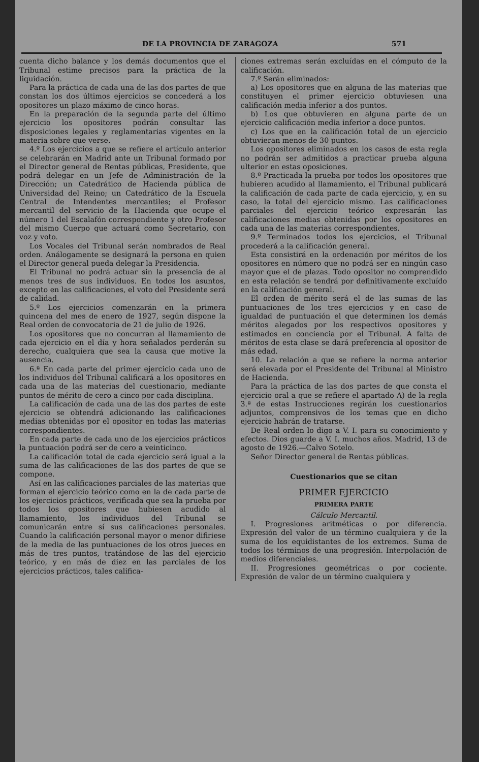DE LA PROVINCIA DE ZARAGOZA 571
cuenta dicho balance y los demás documentos que el Tribunal estime precisos para la práctica de la liquidación.
Para la práctica de cada una de las dos partes de que constan los dos últimos ejercicios se concederá a los opositores un plazo máximo de cinco horas.
En la preparación de la segunda parte del último ejercicio los opositores podrán consultar las disposiciones legales y reglamentarias vigentes en la materia sobre que verse.
4.º Los ejercicios a que se refiere el artículo anterior se celebrarán en Madrid ante un Tribunal formado por el Director general de Rentas públicas, Presidente, que podrá delegar en un Jefe de Administración de la Dirección; un Catedrático de Hacienda pública de Universidad del Reino; un Catedrático de la Escuela Central de Intendentes mercantiles; el Profesor mercantil del servicio de la Hacienda que ocupe el número 1 del Escalafón correspondiente y otro Profesor del mismo Cuerpo que actuará como Secretario, con voz y voto.
Los Vocales del Tribunal serán nombrados de Real orden. Análogamente se designará la persona en quien el Director general pueda delegar la Presidencia.
El Tribunal no podrá actuar sin la presencia de al menos tres de sus individuos. En todos los asuntos, excepto en las calificaciones, el voto del Presidente será de calidad.
5.º Los ejercicios comenzarán en la primera quincena del mes de enero de 1927, según dispone la Real orden de convocatoria de 21 de julio de 1926.
Los opositores que no concurran al llamamiento de cada ejercicio en el día y hora señalados perderán su derecho, cualquiera que sea la causa que motive la ausencia.
6.ª En cada parte del primer ejercicio cada uno de los individuos del Tribunal calificará a los opositores en cada una de las materias del cuestionario, mediante puntos de mérito de cero a cinco por cada disciplina.
La calificación de cada una de las dos partes de este ejercicio se obtendrá adicionando las calificaciones medias obtenidas por el opositor en todas las materias correspondientes.
En cada parte de cada uno de los ejercicios prácticos la puntuación podrá ser de cero a veinticinco.
La calificación total de cada ejercicio será igual a la suma de las calificaciones de las dos partes de que se compone.
Así en las calificaciones parciales de las materias que forman el ejercicio teórico como en la de cada parte de los ejercicios prácticos, verificada que sea la prueba por todos los opositores que hubiesen acudido al llamamiento, los individuos del Tribunal se comunicarán entre sí sus calificaciones personales. Cuando la calificación personal mayor o menor difiriese de la media de las puntuaciones de los otros jueces en más de tres puntos, tratándose de las del ejercicio teórico, y en más de diez en las parciales de los ejercicios prácticos, tales califica-
ciones extremas serán excluídas en el cómputo de la calificación.
7.º Serán eliminados:
a) Los opositores que en alguna de las materias que constituyen el primer ejercicio obtuviesen una calificación media inferior a dos puntos.
b) Los que obtuvieren en alguna parte de un ejercicio calificación media inferior a doce puntos.
c) Los que en la calificación total de un ejercicio obtuvieran menos de 30 puntos.
Los opositores eliminados en los casos de esta regla no podrán ser admitidos a practicar prueba alguna ulterior en estas oposiciones.
8.º Practicada la prueba por todos los opositores que hubieren acudido al llamamiento, el Tribunal publicará la calificación de cada parte de cada ejercicio, y, en su caso, la total del ejercicio mismo. Las calificaciones parciales del ejercicio teórico expresarán las calificaciones medias obtenidas por los opositores en cada una de las materias correspondientes.
9.º Terminados todos los ejercicios, el Tribunal procederá a la calificación general.
Esta consistirá en la ordenación por méritos de los opositores en número que no podrá ser en ningún caso mayor que el de plazas. Todo opositor no comprendido en esta relación se tendrá por definitivamente excluído en la calificación general.
El orden de mérito será el de las sumas de las puntuaciones de los tres ejercicios y en caso de igualdad de puntuación el que determinen los demás méritos alegados por los respectivos opositores y estimados en conciencia por el Tribunal. A falta de méritos de esta clase se dará preferencia al opositor de más edad.
10. La relación a que se refiere la norma anterior será elevada por el Presidente del Tribunal al Ministro de Hacienda.
Para la práctica de las dos partes de que consta el ejercicio oral a que se refiere el apartado A) de la regla 3.ª de estas Instrucciones regirán los cuestionarios adjuntos, comprensivos de los temas que en dicho ejercicio habrán de tratarse.
De Real orden lo digo a V. I. para su conocimiento y efectos. Dios guarde a V. I. muchos años. Madrid, 13 de agosto de 1926.—Calvo Sotelo.
Señor Director general de Rentas públicas.
Cuestionarios que se citan
PRIMER EJERCICIO
PRIMERA PARTE
Cálculo Mercantil.
I. Progresiones aritméticas o por diferencia. Expresión del valor de un término cualquiera y de la suma de los equidistantes de los extremos. Suma de todos los términos de una progresión. Interpolación de medios diferenciales.
II. Progresiones geométricas o por cociente. Expresión de valor de un término cualquiera y